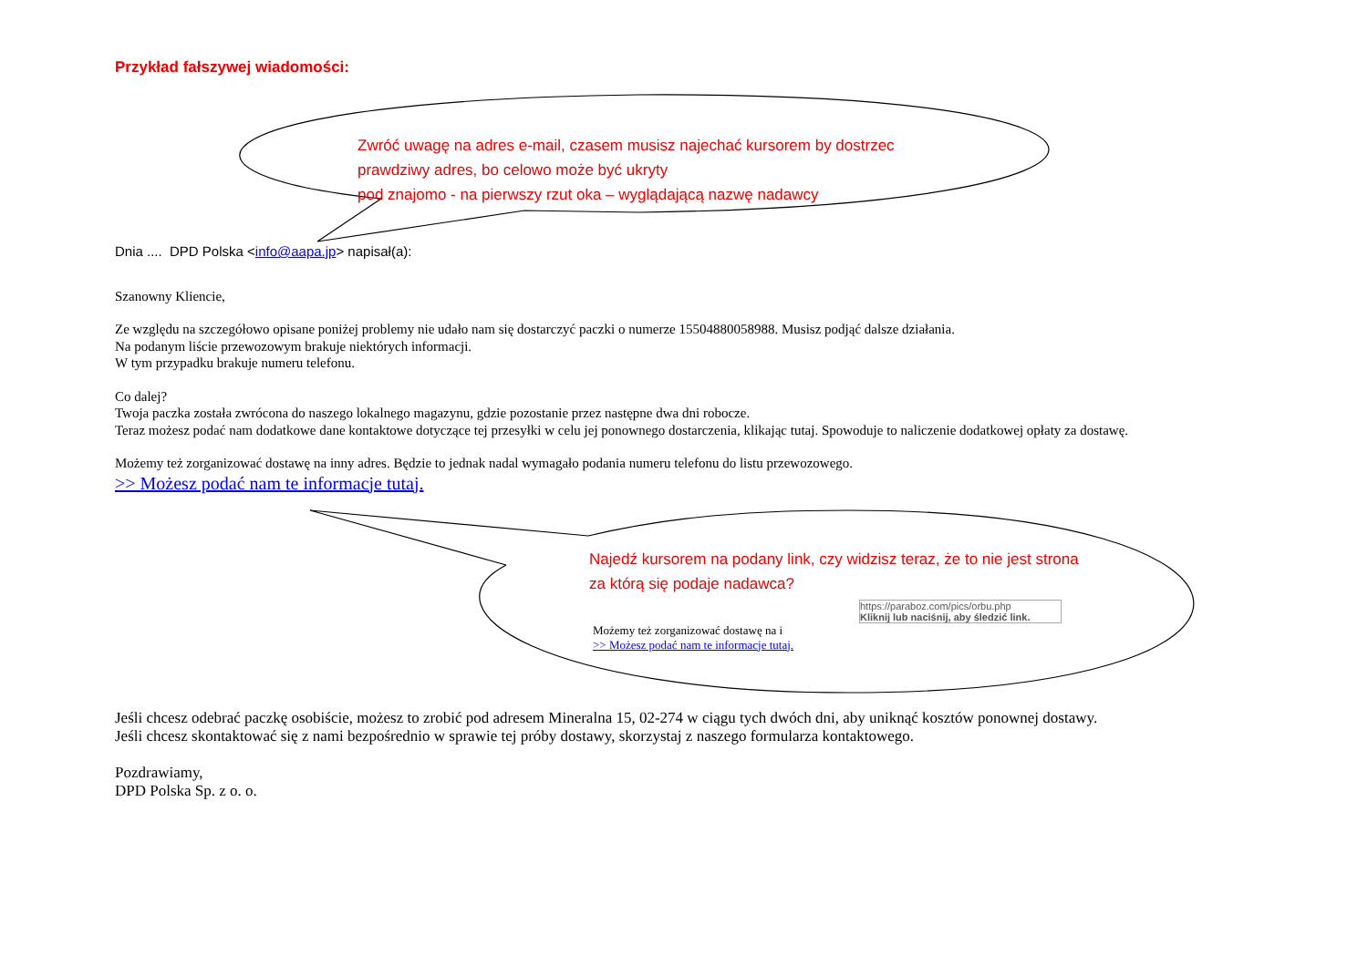Przykład fałszywej wiadomości:
Zwróć uwagę na adres e-mail, czasem musisz najechać kursorem by dostrzec
prawdziwy adres, bo celowo może być ukryty
pod znajomo - na pierwszy rzut oka – wyglądającą nazwę nadawcy
Dnia .... DPD Polska <info@aapa.jp> napisał(a):
Szanowny Kliencie,
Ze względu na szczegółowo opisane poniżej problemy nie udało nam się dostarczyć paczki o numerze 15504880058988. Musisz podjąć dalsze działania.
Na podanym liście przewozowym brakuje niektórych informacji.
W tym przypadku brakuje numeru telefonu.
Co dalej?
Twoja paczka została zwrócona do naszego lokalnego magazynu, gdzie pozostanie przez następne dwa dni robocze.
Teraz możesz podać nam dodatkowe dane kontaktowe dotyczące tej przesyłki w celu jej ponownego dostarczenia, klikając tutaj. Spowoduje to naliczenie dodatkowej opłaty za dostawę.
Możemy też zorganizować dostawę na inny adres. Będzie to jednak nadal wymagało podania numeru telefonu do listu przewozowego.
>> Możesz podać nam te informacje tutaj.
Najedź kursorem na podany link, czy widzisz teraz, że to nie jest strona
za którą się podaje nadawca?
https://paraboz.com/pics/orbu.php
Kliknij lub naciśnij, aby śledzić link.
Możemy też zorganizować dostawę na i
>> Możesz podać nam te informacje tutaj.
Jeśli chcesz odebrać paczkę osobiście, możesz to zrobić pod adresem Mineralna 15, 02-274 w ciągu tych dwóch dni, aby uniknąć kosztów ponownej dostawy.
Jeśli chcesz skontaktować się z nami bezpośrednio w sprawie tej próby dostawy, skorzystaj z naszego formularza kontaktowego.
Pozdrawiamy,
DPD Polska Sp. z o. o.